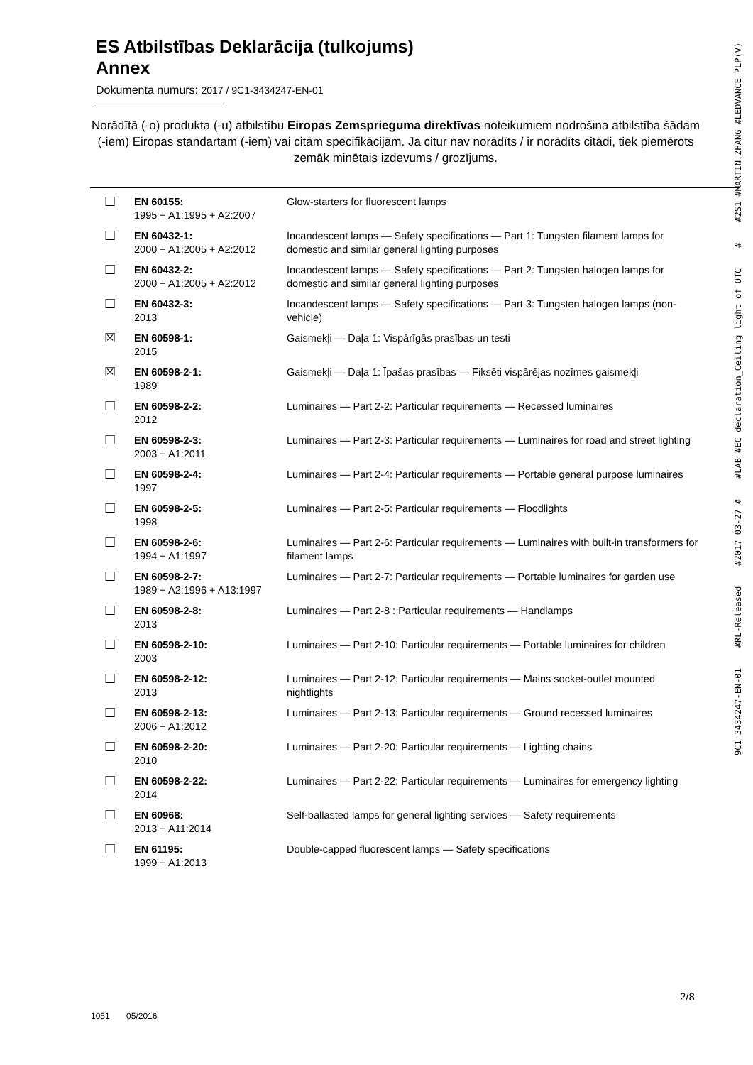ES Atbilstības Deklarācija (tulkojums)
Annex
Dokumenta numurs: 2017 / 9C1-3434247-EN-01
Norādītā (-o) produkta (-u) atbilstību Eiropas Zemsprieguma direktīvas noteikumiem nodrošina atbilstība šādam (-iem) Eiropas standartam (-iem) vai citām specifikācijām. Ja citur nav norādīts / ir norādīts citādi, tiek piemērots zemāk minētais izdevums / grozījums.
| ☐ | EN 60155: 1995 + A1:1995 + A2:2007 | Glow-starters for fluorescent lamps |
| ☐ | EN 60432-1: 2000 + A1:2005 + A2:2012 | Incandescent lamps — Safety specifications — Part 1: Tungsten filament lamps for domestic and similar general lighting purposes |
| ☐ | EN 60432-2: 2000 + A1:2005 + A2:2012 | Incandescent lamps — Safety specifications — Part 2: Tungsten halogen lamps for domestic and similar general lighting purposes |
| ☐ | EN 60432-3: 2013 | Incandescent lamps — Safety specifications — Part 3: Tungsten halogen lamps (non-vehicle) |
| ☒ | EN 60598-1: 2015 | Gaismekļi — Daļa 1: Vispārīgās prasības un testi |
| ☒ | EN 60598-2-1: 1989 | Gaismekļi — Daļa 1: Īpašas prasības — Fiksēti vispārējas nozīmes gaismekļi |
| ☐ | EN 60598-2-2: 2012 | Luminaires — Part 2-2: Particular requirements — Recessed luminaires |
| ☐ | EN 60598-2-3: 2003 + A1:2011 | Luminaires — Part 2-3: Particular requirements — Luminaires for road and street lighting |
| ☐ | EN 60598-2-4: 1997 | Luminaires — Part 2-4: Particular requirements — Portable general purpose luminaires |
| ☐ | EN 60598-2-5: 1998 | Luminaires — Part 2-5: Particular requirements — Floodlights |
| ☐ | EN 60598-2-6: 1994 + A1:1997 | Luminaires — Part 2-6: Particular requirements — Luminaires with built-in transformers for filament lamps |
| ☐ | EN 60598-2-7: 1989 + A2:1996 + A13:1997 | Luminaires — Part 2-7: Particular requirements — Portable luminaires for garden use |
| ☐ | EN 60598-2-8: 2013 | Luminaires — Part 2-8 : Particular requirements — Handlamps |
| ☐ | EN 60598-2-10: 2003 | Luminaires — Part 2-10: Particular requirements — Portable luminaires for children |
| ☐ | EN 60598-2-12: 2013 | Luminaires — Part 2-12: Particular requirements — Mains socket-outlet mounted nightlights |
| ☐ | EN 60598-2-13: 2006 + A1:2012 | Luminaires — Part 2-13: Particular requirements — Ground recessed luminaires |
| ☐ | EN 60598-2-20: 2010 | Luminaires — Part 2-20: Particular requirements — Lighting chains |
| ☐ | EN 60598-2-22: 2014 | Luminaires — Part 2-22: Particular requirements — Luminaires for emergency lighting |
| ☐ | EN 60968: 2013 + A11:2014 | Self-ballasted lamps for general lighting services — Safety requirements |
| ☐ | EN 61195: 1999 + A1:2013 | Double-capped fluorescent lamps — Safety specifications |
2/8
1051 05/2016
9C1 3434247-EN-01 #RL-Released #2017 03-27 # #LAB #EC declaration_Ceiling light of OTC # #2S1 #MARTIN.ZHANG #LEDVANCE PLP(V)